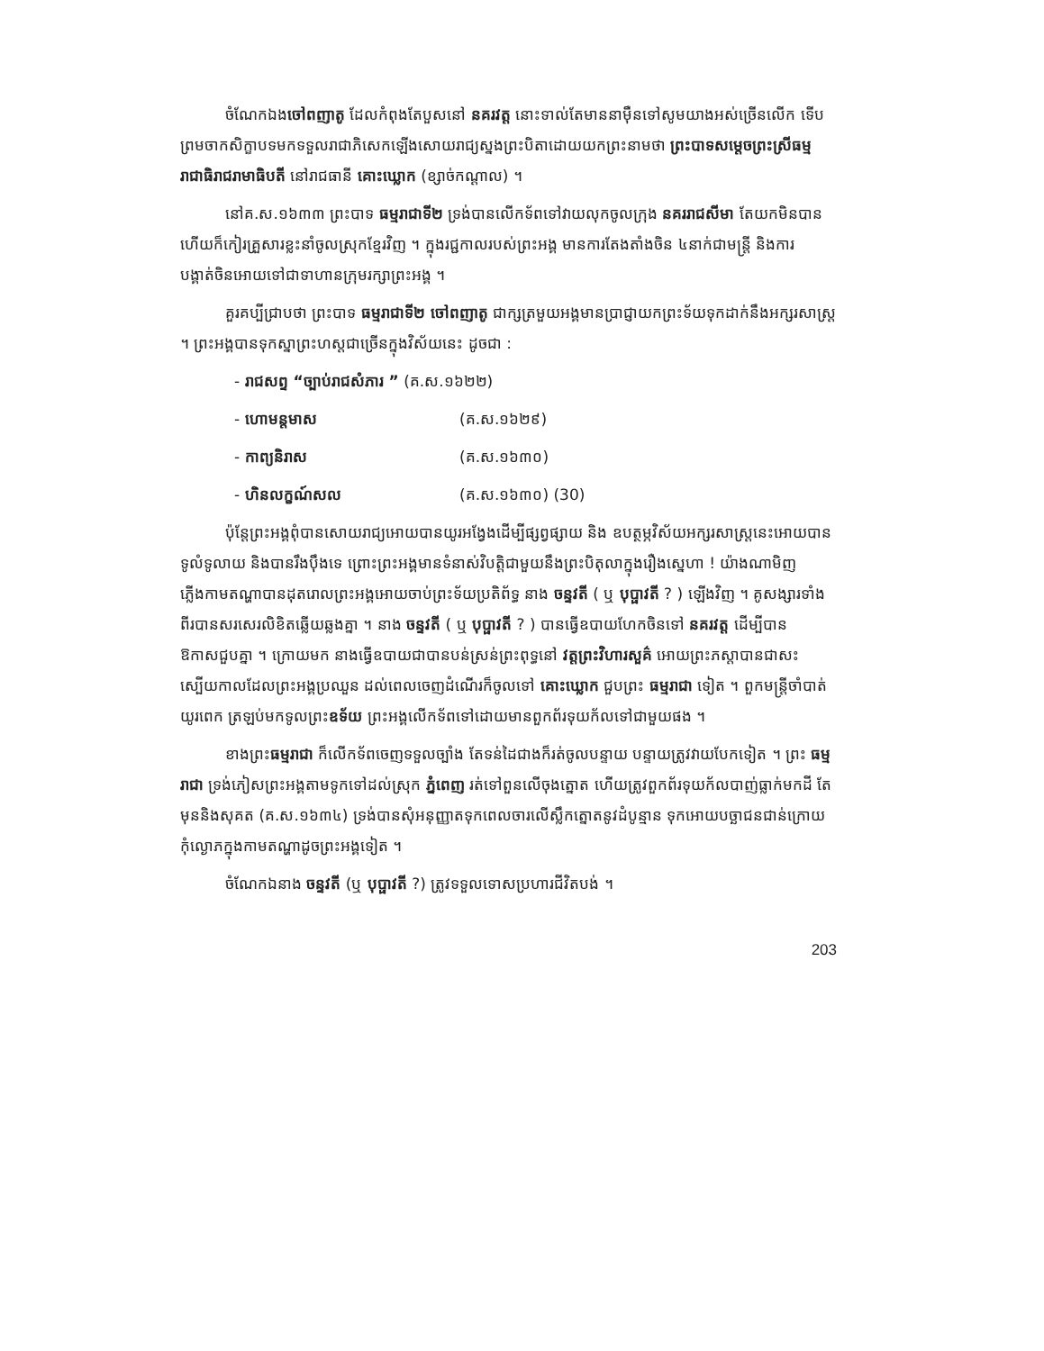ចំណែកឯងចៅពញាតូ ដែលកំពុងតែបួសនៅ នគរវត្ត នោះទាល់តែមាននាម៉ឺនទៅសូមយាងអស់ច្រើនលើក ទើបព្រមចាកសិក្ខាបទមកទទួលរាជាភិសេកឡើងសោយរាជ្យស្នងព្រះបិតាដោយយកព្រះនាមថា ព្រះបាទសម្តេចព្រះស្រីធម្មរាជាធិរាជរាមាធិបតី នៅរាជធានី គោះឃ្លោក (ខ្សាច់កណ្តាល) ។
នៅគ.ស.១៦៣៣ ព្រះបាទ ធម្មរាជាទី២ ទ្រង់បានលើកទ័ពទៅវាយលុកចូលក្រុង នគររាជសីមា តែយកមិនបាន ហើយក៏កៀរគ្រួសារខ្លះនាំចូលស្រុកខ្មែរវិញ ។ ក្នុងរជ្ជកាលរបស់ព្រះអង្គ មានការតែងតាំងចិន ៤នាក់ជាមន្ត្រី និងការបង្គាត់ចិនអោយទៅជាទាហានក្រុមរក្សាព្រះអង្គ ។
គួរគប្បីជ្រាបថា ព្រះបាទ ធម្មរាជាទី២ ចៅពញាតូ ជាក្សត្រមួយអង្គមានប្រាជ្ញាយកព្រះទ័យទុកដាក់នឹងអក្សរសាស្ត្រ ។ ព្រះអង្គបានទុកស្នាព្រះហស្តជាច្រើនក្នុងវិស័យនេះ ដូចជា :
- រាជសព្ទ “ច្បាប់រាជសំភារ ” (គ.ស.១៦២២)
- ហោមន្តមាស (គ.ស.១៦២៩)
- កាព្យនិរាស (គ.ស.១៦៣០)
- ហិនលក្ខណ៍សល (គ.ស.១៦៣០) (30)
ប៉ុន្តែព្រះអង្គពុំបានសោយរាជ្យអោយបានយូរអង្វែងដើម្បីផ្សព្វផ្សាយ និង ឧបត្ថម្ភវិស័យអក្សរសាស្ត្រនេះអោយបានទូលំទូលាយ និងបានរឹងប៉ឹងទេ ព្រោះព្រះអង្គមានទំនាស់វិបត្តិជាមួយនឹងព្រះបិតុលាក្នុងរឿងស្នេហា ! យ៉ាងណាមិញ ភ្លើងកាមតណ្ហាបានដុតរោលព្រះអង្គអោយចាប់ព្រះទ័យប្រតិព័ទ្ធ នាង ចន្ទវតី ( ឬ បុប្ផាវតី ? ) ឡើងវិញ ។ គូសង្សារទាំងពីរបានសរសេរលិខិតឆ្លើយឆ្លងគ្នា ។ នាង ចន្ទវតី ( ឬ បុប្ផាវតី ? ) បានធ្វើឧបាយហែកចិនទៅ នគរវត្ត ដើម្បីបានឱកាសជួបគ្នា ។ ក្រោយមក នាងធ្វើឧបាយជាបានបន់ស្រន់ព្រះពុទ្ធនៅ វត្តព្រះវិហារសួគ៌ អោយព្រះភស្តាបានជាសះស្បើយកាលដែលព្រះអង្គប្រឈួន ដល់ពេលចេញដំណើរក៏ចូលទៅ គោះឃ្លោក ជួបព្រះ ធម្មរាជា ទៀត ។ ពួកមន្ត្រីចាំបាត់យូរពេក ត្រឡប់មកទូលព្រះឧទ័យ ព្រះអង្គលើកទ័ពទៅដោយមានពួកព័រទុយក័លទៅជាមួយផង ។
ខាងព្រះធម្មរាជា ក៏លើកទ័ពចេញទទួលច្បាំង តែទន់ដៃជាងក៏រត់ចូលបន្ទាយ បន្ទាយត្រូវវាយបែកទៀត ។ ព្រះ ធម្មរាជា ទ្រង់ភៀសព្រះអង្គតាមទូកទៅដល់ស្រុក ភ្នំពេញ រត់ទៅពួនលើចុងត្នោត ហើយត្រូវពួកព័រទុយក័លបាញ់ធ្លាក់មកដី តែមុននិងសុគត (គ.ស.១៦៣៤) ទ្រង់បានសុំអនុញ្ញាតទុកពេលចារលើស្លឹកត្នោតនូវដំបូន្មាន ទុកអោយបច្ឆាជនជាន់ក្រោយកុំល្ងោភក្នុងកាមតណ្ហាដូចព្រះអង្គទៀត ។
ចំណែកឯនាង ចន្ទវតី (ឬ បុប្ផាវតី ?) ត្រូវទទួលទោសប្រហារជីវិតបង់ ។
203